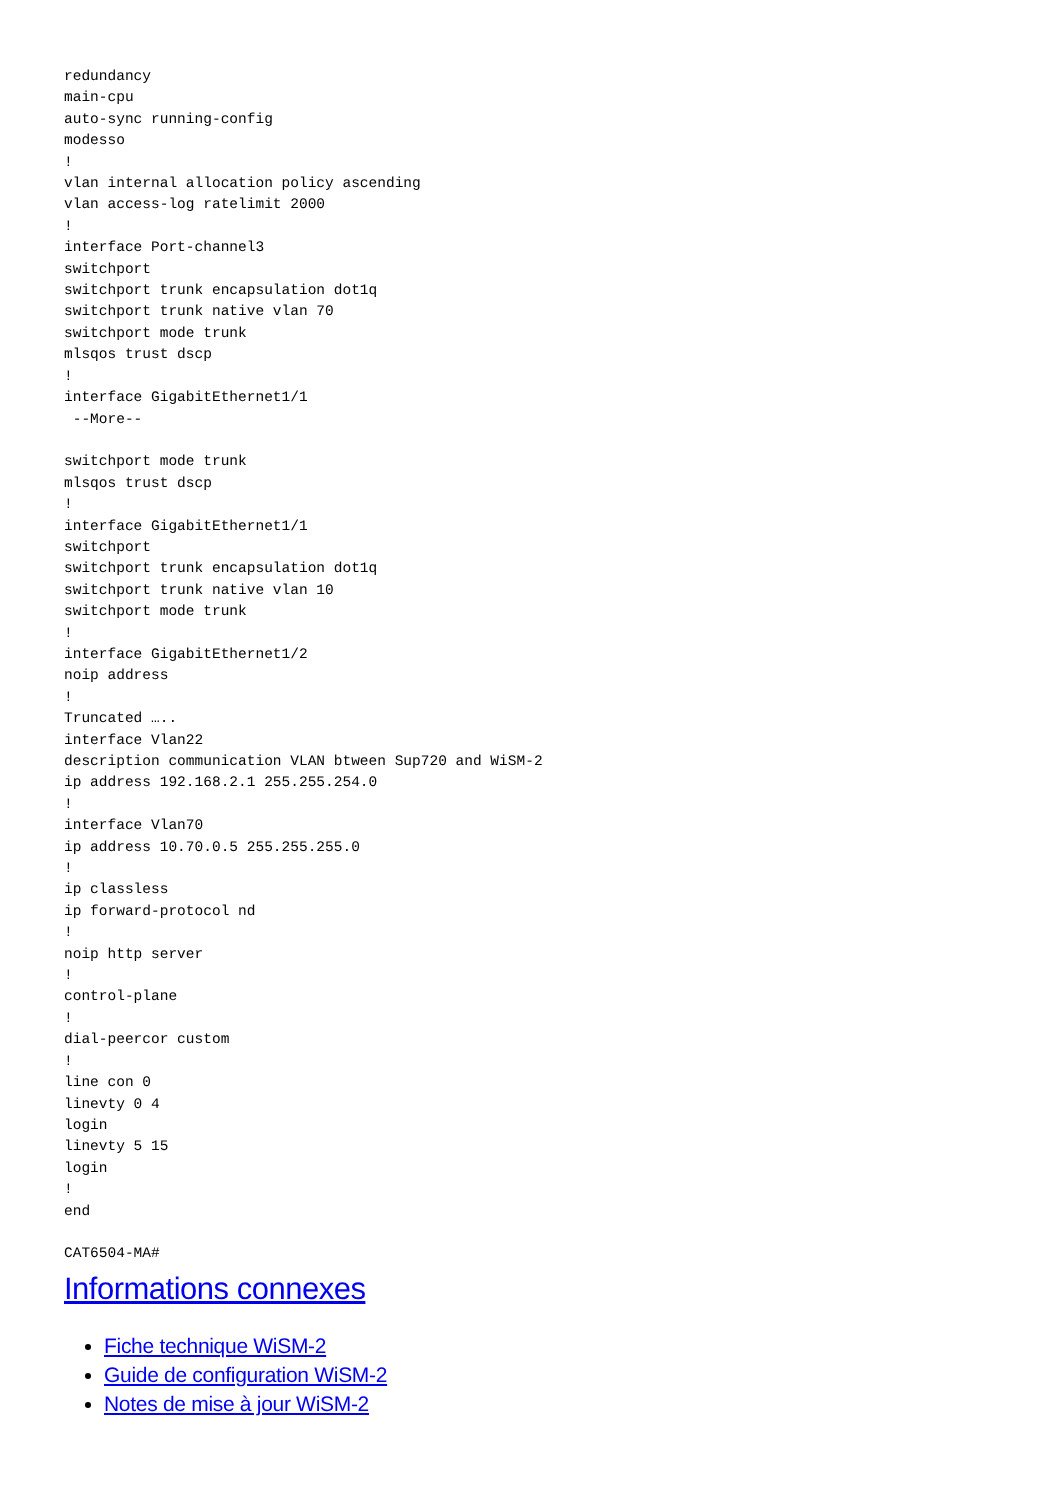redundancy
main-cpu
auto-sync running-config
modesso
!
vlan internal allocation policy ascending
vlan access-log ratelimit 2000
!
interface Port-channel3
switchport
switchport trunk encapsulation dot1q
switchport trunk native vlan 70
switchport mode trunk
mlsqos trust dscp
!
interface GigabitEthernet1/1
 --More--

switchport mode trunk
mlsqos trust dscp
!
interface GigabitEthernet1/1
switchport
switchport trunk encapsulation dot1q
switchport trunk native vlan 10
switchport mode trunk
!
interface GigabitEthernet1/2
noip address
!
Truncated …..
interface Vlan22
description communication VLAN btween Sup720 and WiSM-2
ip address 192.168.2.1 255.255.254.0
!
interface Vlan70
ip address 10.70.0.5 255.255.255.0
!
ip classless
ip forward-protocol nd
!
noip http server
!
control-plane
!
dial-peercor custom
!
line con 0
linevty 0 4
login
linevty 5 15
login
!
end

CAT6504-MA#
Informations connexes
Fiche technique WiSM-2
Guide de configuration WiSM-2
Notes de mise à jour WiSM-2